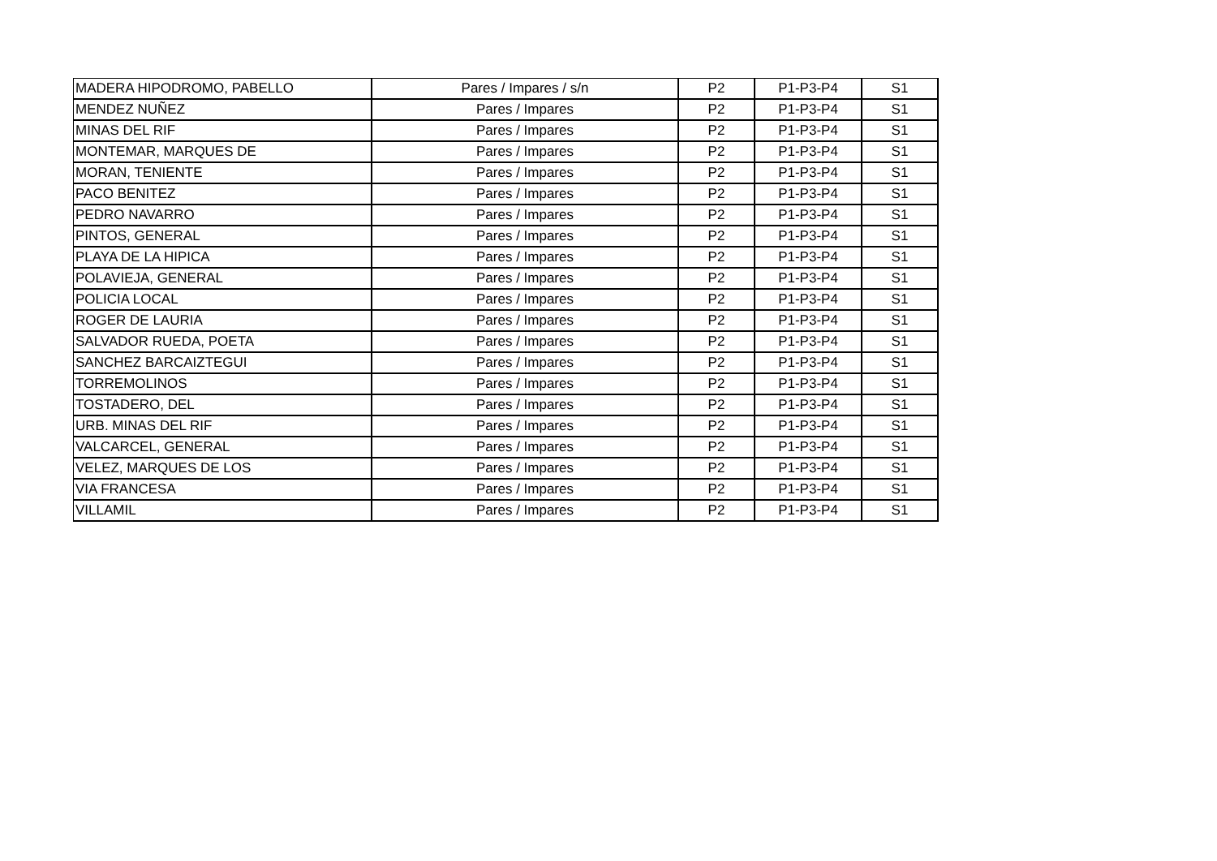| MADERA HIPODROMO, PABELLO | Pares / Impares / s/n | P2 | P1-P3-P4 | S1 |
| MENDEZ NUÑEZ | Pares / Impares | P2 | P1-P3-P4 | S1 |
| MINAS DEL RIF | Pares / Impares | P2 | P1-P3-P4 | S1 |
| MONTEMAR, MARQUES DE | Pares / Impares | P2 | P1-P3-P4 | S1 |
| MORAN, TENIENTE | Pares / Impares | P2 | P1-P3-P4 | S1 |
| PACO BENITEZ | Pares / Impares | P2 | P1-P3-P4 | S1 |
| PEDRO NAVARRO | Pares / Impares | P2 | P1-P3-P4 | S1 |
| PINTOS, GENERAL | Pares / Impares | P2 | P1-P3-P4 | S1 |
| PLAYA DE LA HIPICA | Pares / Impares | P2 | P1-P3-P4 | S1 |
| POLAVIEJA, GENERAL | Pares / Impares | P2 | P1-P3-P4 | S1 |
| POLICIA LOCAL | Pares / Impares | P2 | P1-P3-P4 | S1 |
| ROGER DE LAURIA | Pares / Impares | P2 | P1-P3-P4 | S1 |
| SALVADOR RUEDA, POETA | Pares / Impares | P2 | P1-P3-P4 | S1 |
| SANCHEZ BARCAIZTEGUI | Pares / Impares | P2 | P1-P3-P4 | S1 |
| TORREMOLINOS | Pares / Impares | P2 | P1-P3-P4 | S1 |
| TOSTADERO, DEL | Pares / Impares | P2 | P1-P3-P4 | S1 |
| URB. MINAS DEL RIF | Pares / Impares | P2 | P1-P3-P4 | S1 |
| VALCARCEL, GENERAL | Pares / Impares | P2 | P1-P3-P4 | S1 |
| VELEZ, MARQUES DE LOS | Pares / Impares | P2 | P1-P3-P4 | S1 |
| VIA FRANCESA | Pares / Impares | P2 | P1-P3-P4 | S1 |
| VILLAMIL | Pares / Impares | P2 | P1-P3-P4 | S1 |